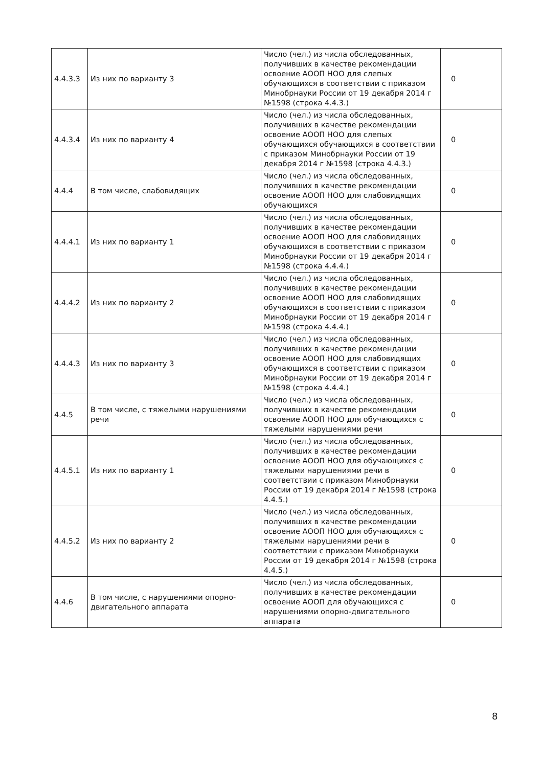| 4.4.3.3 | Из них по варианту 3 | Число (чел.) из числа обследованных, получивших в качестве рекомендации освоение АООП НОО для слепых обучающихся в соответствии с приказом Минобрнауки России от 19 декабря 2014 г №1598 (строка 4.4.3.) | 0 |
| 4.4.3.4 | Из них по варианту 4 | Число (чел.) из числа обследованных, получивших в качестве рекомендации освоение АООП НОО для слепых обучающихся обучающихся в соответствии с приказом Минобрнауки России от 19 декабря 2014 г №1598 (строка 4.4.3.) | 0 |
| 4.4.4 | В том числе, слабовидящих | Число (чел.) из числа обследованных, получивших в качестве рекомендации освоение АООП НОО для слабовидящих обучающихся | 0 |
| 4.4.4.1 | Из них по варианту 1 | Число (чел.) из числа обследованных, получивших в качестве рекомендации освоение АООП НОО для слабовидящих обучающихся в соответствии с приказом Минобрнауки России от 19 декабря 2014 г №1598 (строка 4.4.4.) | 0 |
| 4.4.4.2 | Из них по варианту 2 | Число (чел.) из числа обследованных, получивших в качестве рекомендации освоение АООП НОО для слабовидящих обучающихся в соответствии с приказом Минобрнауки России от 19 декабря 2014 г №1598 (строка 4.4.4.) | 0 |
| 4.4.4.3 | Из них по варианту 3 | Число (чел.) из числа обследованных, получивших в качестве рекомендации освоение АООП НОО для слабовидящих обучающихся в соответствии с приказом Минобрнауки России от 19 декабря 2014 г №1598 (строка 4.4.4.) | 0 |
| 4.4.5 | В том числе, с тяжелыми нарушениями речи | Число (чел.) из числа обследованных, получивших в качестве рекомендации освоение АООП НОО для обучающихся с тяжелыми нарушениями речи | 0 |
| 4.4.5.1 | Из них по варианту 1 | Число (чел.) из числа обследованных, получивших в качестве рекомендации освоение АООП НОО для обучающихся с тяжелыми нарушениями речи в соответствии с приказом Минобрнауки России от 19 декабря 2014 г №1598 (строка 4.4.5.) | 0 |
| 4.4.5.2 | Из них по варианту 2 | Число (чел.) из числа обследованных, получивших в качестве рекомендации освоение АООП НОО для обучающихся с тяжелыми нарушениями речи в соответствии с приказом Минобрнауки России от 19 декабря 2014 г №1598 (строка 4.4.5.) | 0 |
| 4.4.6 | В том числе, с нарушениями опорно-двигательного аппарата | Число (чел.) из числа обследованных, получивших в качестве рекомендации освоение АООП для обучающихся с нарушениями опорно-двигательного аппарата | 0 |
8